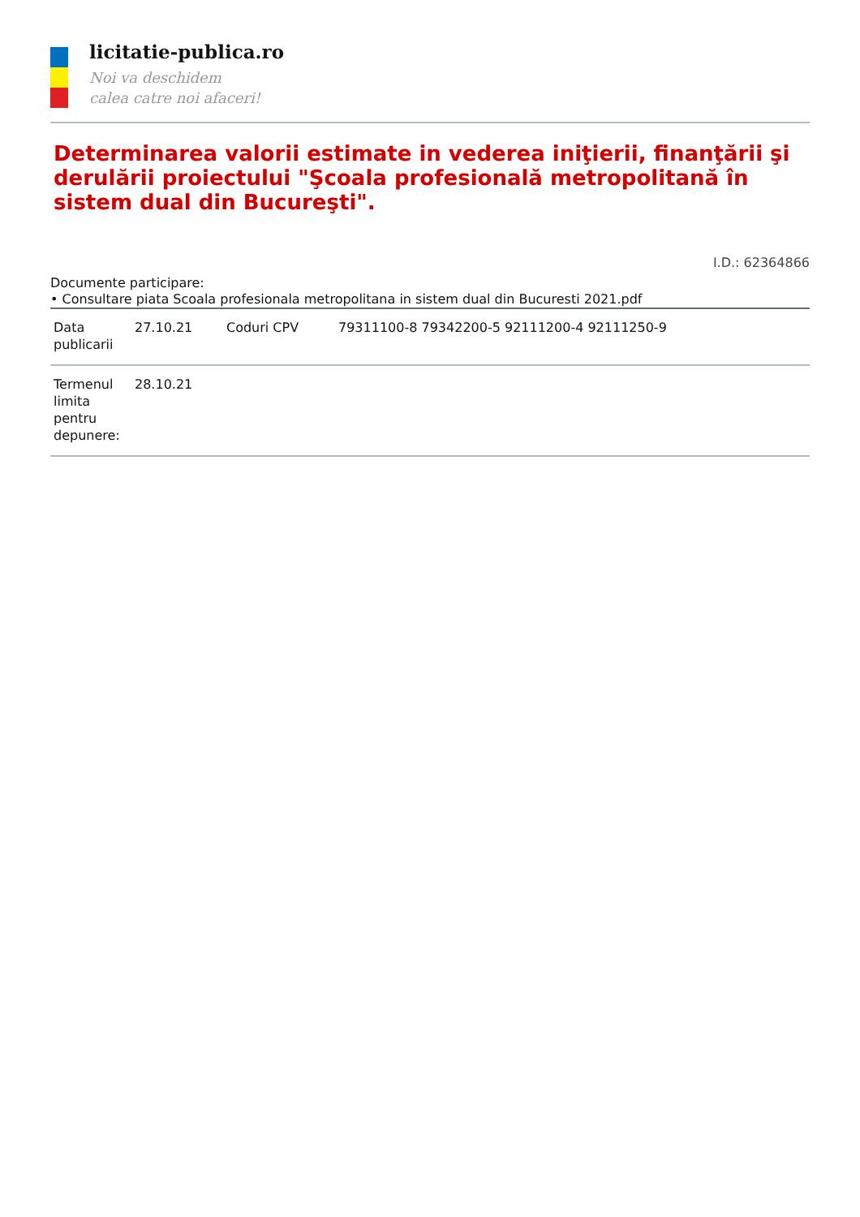licitatie-publica.ro
Noi va deschidem
calea catre noi afaceri!
Determinarea valorii estimate in vederea iniţierii, finanţării şi derulării proiectului "Şcoala profesională metropolitană în sistem dual din Bucureşti".
I.D.: 62364866
Documente participare:
• Consultare piata Scoala profesionala metropolitana in sistem dual din Bucuresti 2021.pdf
| Data publicarii | 27.10.21 | Coduri CPV | 79311100-8 79342200-5 92111200-4 92111250-9 |
| Termenul limita pentru depunere: | 28.10.21 | | |